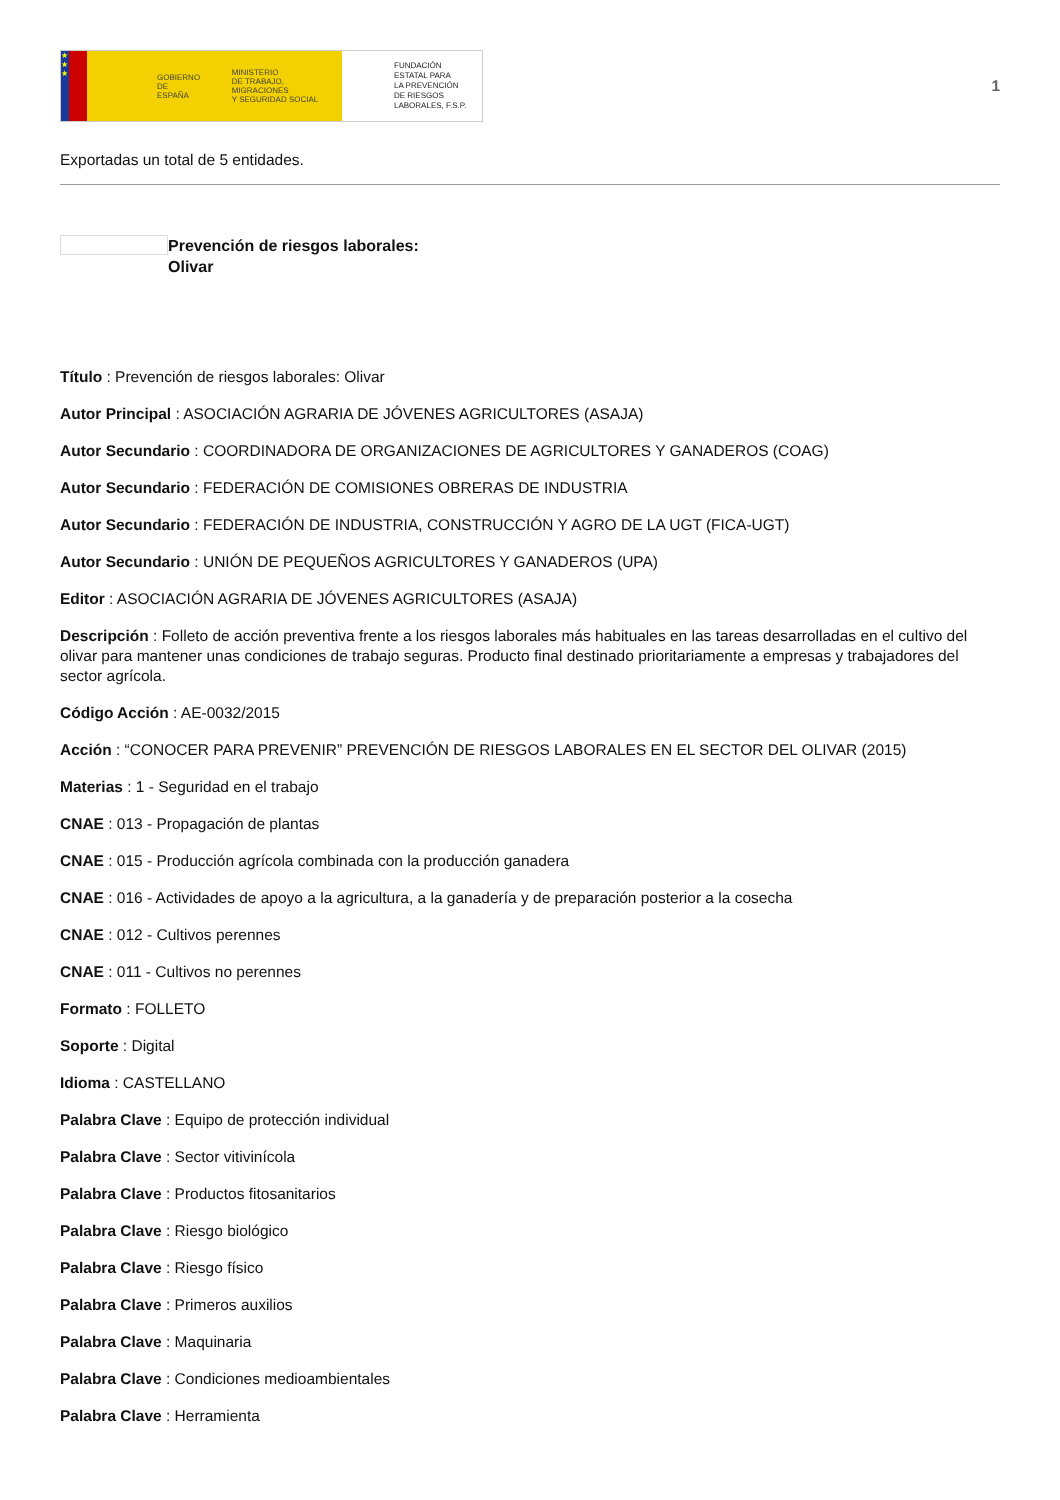★
★
★
GOBIERNO
DE ESPAÑA MINISTERIO
DE TRABAJO, MIGRACIONES
Y SEGURIDAD SOCIAL
FUNDACIÓN
ESTATAL PARA
LA PREVENCIÓN
DE RIESGOS
LABORALES, F.S.P.
1
Exportadas un total de 5 entidades.
Prevención de riesgos laborales:
Olivar
Título : Prevención de riesgos laborales: Olivar
Autor Principal : ASOCIACIÓN AGRARIA DE JÓVENES AGRICULTORES (ASAJA)
Autor Secundario : COORDINADORA DE ORGANIZACIONES DE AGRICULTORES Y GANADEROS (COAG)
Autor Secundario : FEDERACIÓN DE COMISIONES OBRERAS DE INDUSTRIA
Autor Secundario : FEDERACIÓN DE INDUSTRIA, CONSTRUCCIÓN Y AGRO DE LA UGT (FICA-UGT)
Autor Secundario : UNIÓN DE PEQUEÑOS AGRICULTORES Y GANADEROS (UPA)
Editor : ASOCIACIÓN AGRARIA DE JÓVENES AGRICULTORES (ASAJA)
Descripción : Folleto de acción preventiva frente a los riesgos laborales más habituales en las tareas desarrolladas en el cultivo del olivar para mantener unas condiciones de trabajo seguras. Producto final destinado prioritariamente a empresas y trabajadores del sector agrícola.
Código Acción : AE-0032/2015
Acción : “CONOCER PARA PREVENIR” PREVENCIÓN DE RIESGOS LABORALES EN EL SECTOR DEL OLIVAR (2015)
Materias : 1 - Seguridad en el trabajo
CNAE : 013 - Propagación de plantas
CNAE : 015 - Producción agrícola combinada con la producción ganadera
CNAE : 016 - Actividades de apoyo a la agricultura, a la ganadería y de preparación posterior a la cosecha
CNAE : 012 - Cultivos perennes
CNAE : 011 - Cultivos no perennes
Formato : FOLLETO
Soporte : Digital
Idioma : CASTELLANO
Palabra Clave : Equipo de protección individual
Palabra Clave : Sector vitivinícola
Palabra Clave : Productos fitosanitarios
Palabra Clave : Riesgo biológico
Palabra Clave : Riesgo físico
Palabra Clave : Primeros auxilios
Palabra Clave : Maquinaria
Palabra Clave : Condiciones medioambientales
Palabra Clave : Herramienta